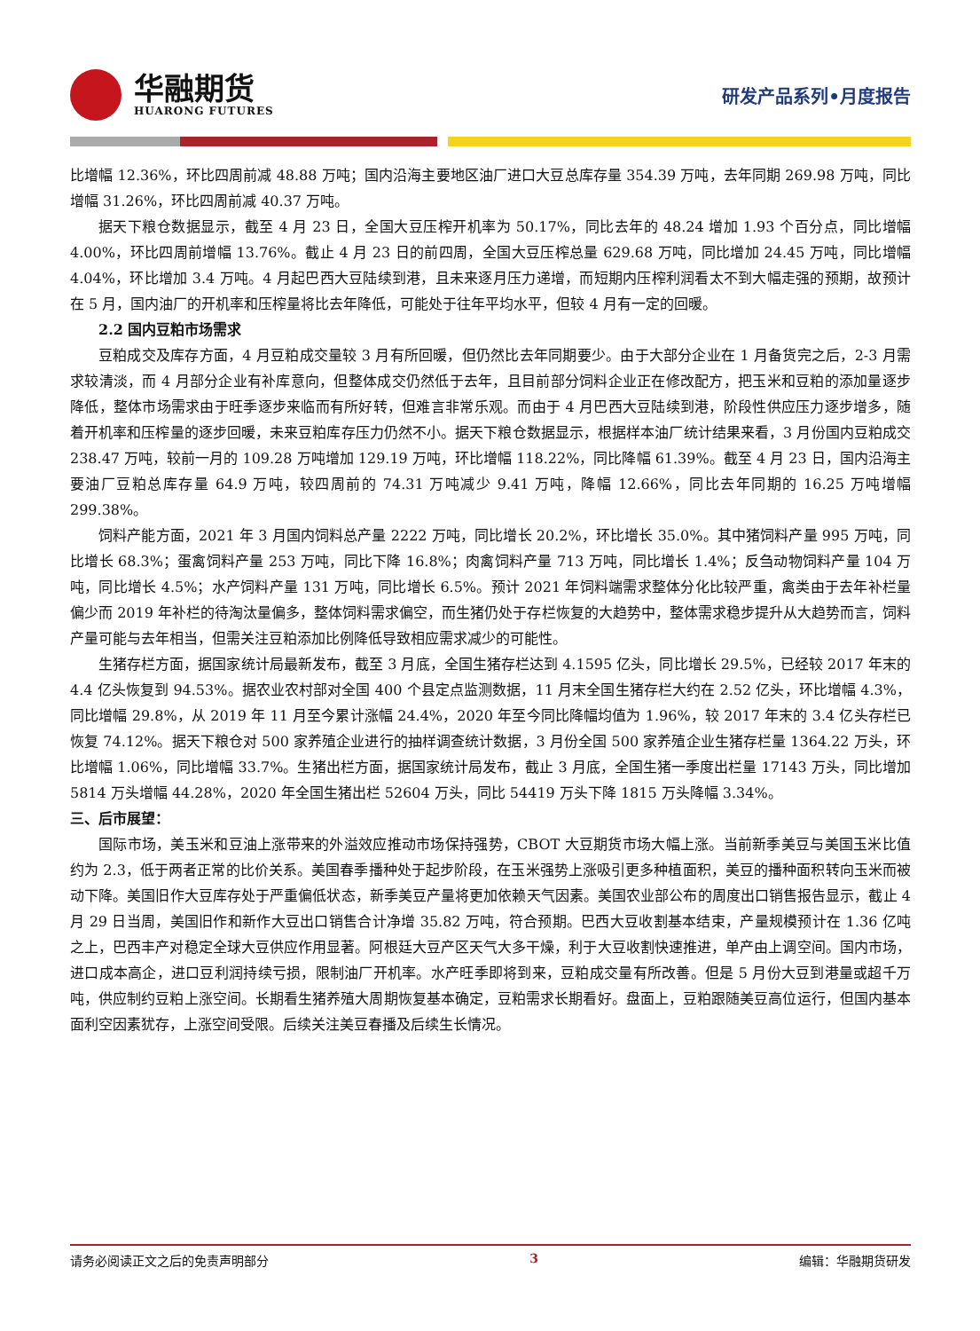华融期货
HUARONG FUTURES
研发产品系列•月度报告
比增幅 12.36%，环比四周前减 48.88 万吨；国内沿海主要地区油厂进口大豆总库存量 354.39 万吨，去年同期 269.98 万吨，同比增幅 31.26%，环比四周前减 40.37 万吨。
据天下粮仓数据显示，截至 4 月 23 日，全国大豆压榨开机率为 50.17%，同比去年的 48.24 增加 1.93 个百分点，同比增幅 4.00%，环比四周前增幅 13.76%。截止 4 月 23 日的前四周，全国大豆压榨总量 629.68 万吨，同比增加 24.45 万吨，同比增幅 4.04%，环比增加 3.4 万吨。4 月起巴西大豆陆续到港，且未来逐月压力递增，而短期内压榨利润看太不到大幅走强的预期，故预计在 5 月，国内油厂的开机率和压榨量将比去年降低，可能处于往年平均水平，但较 4 月有一定的回暖。
  2.2 国内豆粕市场需求
豆粕成交及库存方面，4 月豆粕成交量较 3 月有所回暖，但仍然比去年同期要少。由于大部分企业在 1 月备货完之后，2-3 月需求较清淡，而 4 月部分企业有补库意向，但整体成交仍然低于去年，且目前部分饲料企业正在修改配方，把玉米和豆粕的添加量逐步降低，整体市场需求由于旺季逐步来临而有所好转，但难言非常乐观。而由于 4 月巴西大豆陆续到港，阶段性供应压力逐步增多，随着开机率和压榨量的逐步回暖，未来豆粕库存压力仍然不小。据天下粮仓数据显示，根据样本油厂统计结果来看，3 月份国内豆粕成交 238.47 万吨，较前一月的 109.28 万吨增加 129.19 万吨，环比增幅 118.22%，同比降幅 61.39%。截至 4 月 23 日，国内沿海主要油厂豆粕总库存量 64.9 万吨，较四周前的 74.31 万吨减少 9.41 万吨，降幅 12.66%，同比去年同期的 16.25 万吨增幅 299.38%。
饲料产能方面，2021 年 3 月国内饲料总产量 2222 万吨，同比增长 20.2%，环比增长 35.0%。其中猪饲料产量 995 万吨，同比增长 68.3%；蛋禽饲料产量 253 万吨，同比下降 16.8%；肉禽饲料产量 713 万吨，同比增长 1.4%；反刍动物饲料产量 104 万吨，同比增长 4.5%；水产饲料产量 131 万吨，同比增长 6.5%。预计 2021 年饲料端需求整体分化比较严重，禽类由于去年补栏量偏少而 2019 年补栏的待淘汰量偏多，整体饲料需求偏空，而生猪仍处于存栏恢复的大趋势中，整体需求稳步提升从大趋势而言，饲料产量可能与去年相当，但需关注豆粕添加比例降低导致相应需求减少的可能性。
生猪存栏方面，据国家统计局最新发布，截至 3 月底，全国生猪存栏达到 4.1595 亿头，同比增长 29.5%，已经较 2017 年末的 4.4 亿头恢复到 94.53%。据农业农村部对全国 400 个县定点监测数据，11 月末全国生猪存栏大约在 2.52 亿头，环比增幅 4.3%，同比增幅 29.8%，从 2019 年 11 月至今累计涨幅 24.4%，2020 年至今同比降幅均值为 1.96%，较 2017 年末的 3.4 亿头存栏已恢复 74.12%。据天下粮仓对 500 家养殖企业进行的抽样调查统计数据，3 月份全国 500 家养殖企业生猪存栏量 1364.22 万头，环比增幅 1.06%，同比增幅 33.7%。生猪出栏方面，据国家统计局发布，截止 3 月底，全国生猪一季度出栏量 17143 万头，同比增加 5814 万头增幅 44.28%，2020 年全国生猪出栏 52604 万头，同比 54419 万头下降 1815 万头降幅 3.34%。
三、后市展望：
国际市场，美玉米和豆油上涨带来的外溢效应推动市场保持强势，CBOT 大豆期货市场大幅上涨。当前新季美豆与美国玉米比值约为 2.3，低于两者正常的比价关系。美国春季播种处于起步阶段，在玉米强势上涨吸引更多种植面积，美豆的播种面积转向玉米而被动下降。美国旧作大豆库存处于严重偏低状态，新季美豆产量将更加依赖天气因素。美国农业部公布的周度出口销售报告显示，截止 4 月 29 日当周，美国旧作和新作大豆出口销售合计净增 35.82 万吨，符合预期。巴西大豆收割基本结束，产量规模预计在 1.36 亿吨之上，巴西丰产对稳定全球大豆供应作用显著。阿根廷大豆产区天气大多干燥，利于大豆收割快速推进，单产由上调空间。国内市场，进口成本高企，进口豆利润持续亏损，限制油厂开机率。水产旺季即将到来，豆粕成交量有所改善。但是 5 月份大豆到港量或超千万吨，供应制约豆粕上涨空间。长期看生猪养殖大周期恢复基本确定，豆粕需求长期看好。盘面上，豆粕跟随美豆高位运行，但国内基本面利空因素犹存，上涨空间受限。后续关注美豆春播及后续生长情况。
请务必阅读正文之后的免责声明部分 3 编辑：华融期货研发